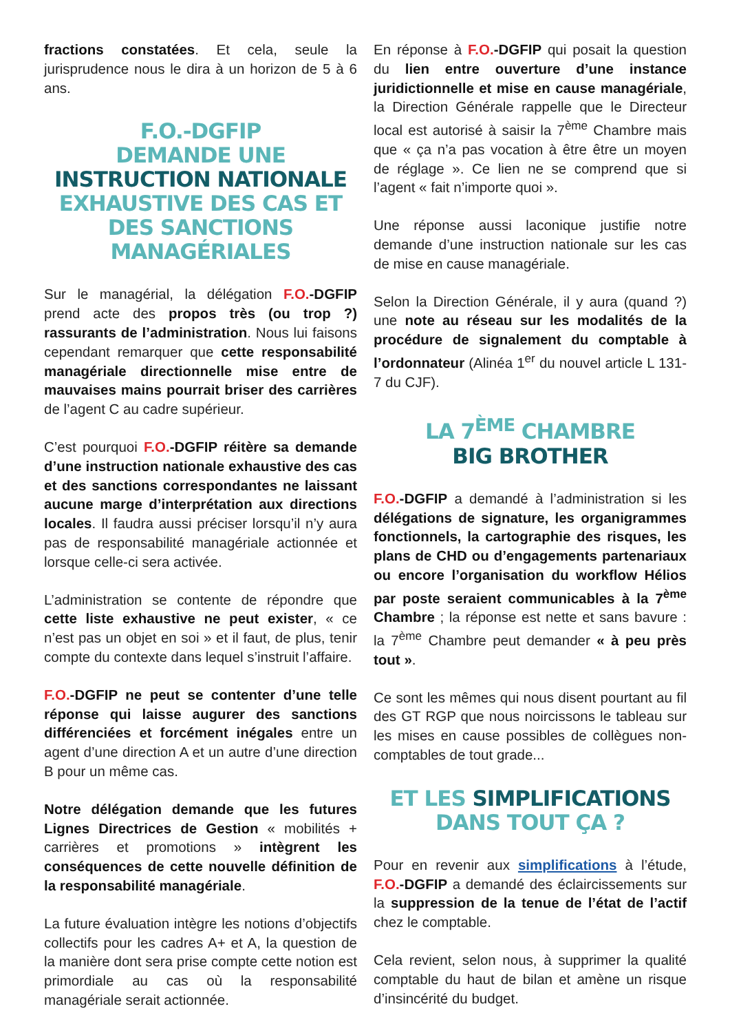fractions constatées. Et cela, seule la jurisprudence nous le dira à un horizon de 5 à 6 ans.
F.O.-DGFIP
DEMANDE UNE INSTRUCTION NATIONALE EXHAUSTIVE DES CAS ET DES SANCTIONS MANAGÉRIALES
Sur le managérial, la délégation F.O.-DGFIP prend acte des propos très (ou trop ?) rassurants de l’administration. Nous lui faisons cependant remarquer que cette responsabilité managériale directionnelle mise entre de mauvaises mains pourrait briser des carrières de l’agent C au cadre supérieur.
C’est pourquoi F.O.-DGFIP réitère sa demande d’une instruction nationale exhaustive des cas et des sanctions correspondantes ne laissant aucune marge d’interprétation aux directions locales. Il faudra aussi préciser lorsqu’il n’y aura pas de responsabilité managériale actionnée et lorsque celle-ci sera activée.
L’administration se contente de répondre que cette liste exhaustive ne peut exister, « ce n’est pas un objet en soi » et il faut, de plus, tenir compte du contexte dans lequel s’instruit l’affaire.
F.O.-DGFIP ne peut se contenter d’une telle réponse qui laisse augurer des sanctions différenciées et forcément inégales entre un agent d’une direction A et un autre d’une direction B pour un même cas.
Notre délégation demande que les futures Lignes Directrices de Gestion « mobilités + carrières et promotions » intègrent les conséquences de cette nouvelle définition de la responsabilité managériale.
La future évaluation intègre les notions d’objectifs collectifs pour les cadres A+ et A, la question de la manière dont sera prise compte cette notion est primordiale au cas où la responsabilité managériale serait actionnée.
En réponse à F.O.-DGFIP qui posait la question du lien entre ouverture d’une instance juridictionnelle et mise en cause managériale, la Direction Générale rappelle que le Directeur local est autorisé à saisir la 7<sup>ème</sup> Chambre mais que « ça n’a pas vocation à être être un moyen de réglage ». Ce lien ne se comprend que si l’agent « fait n’importe quoi ».
Une réponse aussi laconique justifie notre demande d’une instruction nationale sur les cas de mise en cause managériale.
Selon la Direction Générale, il y aura (quand ?) une note au réseau sur les modalités de la procédure de signalement du comptable à l’ordonnateur (Alinéa 1<sup>er</sup> du nouvel article L 131-7 du CJF).
LA 7<sup>ÈME</sup> CHAMBRE
BIG BROTHER
F.O.-DGFIP a demandé à l’administration si les délégations de signature, les organigrammes fonctionnels, la cartographie des risques, les plans de CHD ou d’engagements partenariaux ou encore l’organisation du workflow Hélios par poste seraient communicables à la 7<sup>ème</sup> Chambre ; la réponse est nette et sans bavure : la 7<sup>ème</sup> Chambre peut demander « à peu près tout ».
Ce sont les mêmes qui nous disent pourtant au fil des GT RGP que nous noircissons le tableau sur les mises en cause possibles de collègues non-comptables de tout grade...
ET LES SIMPLIFICATIONS
DANS TOUT ÇA ?
Pour en revenir aux simplifications à l’étude, F.O.-DGFIP a demandé des éclaircissements sur la suppression de la tenue de l’état de l’actif chez le comptable.
Cela revient, selon nous, à supprimer la qualité comptable du haut de bilan et amène un risque d’insincérité du budget.